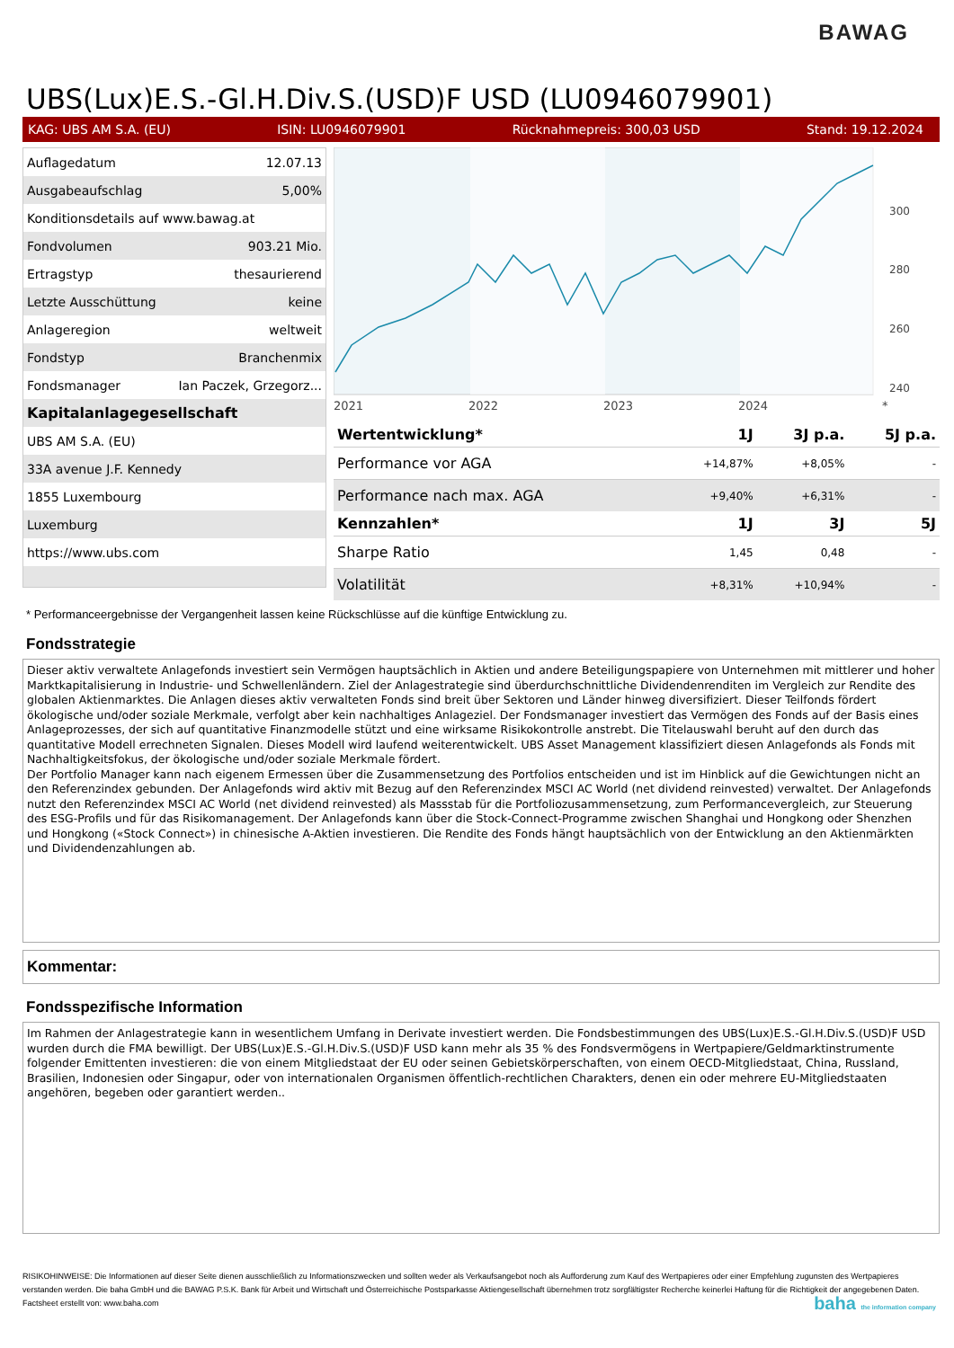BAWAG
UBS(Lux)E.S.-Gl.H.Div.S.(USD)F USD (LU0946079901)
KAG: UBS AM S.A. (EU) ISIN: LU0946079901 Rücknahmepreis: 300,03 USD Stand: 19.12.2024
| Auflagedatum | 12.07.13 |
| Ausgabeaufschlag | 5,00% |
| Konditionsdetails auf www.bawag.at | |
| Fondvolumen | 903.21 Mio. |
| Ertragstyp | thesaurierend |
| Letzte Ausschüttung | keine |
| Anlageregion | weltweit |
| Fondstyp | Branchenmix |
| Fondsmanager | Ian Paczek, Grzegorz... |
| Kapitalanlagegesellschaft | |
| UBS AM S.A. (EU) | |
| 33A avenue J.F. Kennedy | |
| 1855 Luxembourg | |
| Luxemburg | |
| https://www.ubs.com | |
300
280
260
240
2021
2022
2023
2024
*
| Wertentwicklung* | 1J | 3J p.a. | 5J p.a. |
| --- | --- | --- | --- |
| Performance vor AGA | +14,87% | +8,05% | - |
| Performance nach max. AGA | +9,40% | +6,31% | - |
| Kennzahlen* | 1J | 3J | 5J |
| Sharpe Ratio | 1,45 | 0,48 | - |
| Volatilität | +8,31% | +10,94% | - |
* Performanceergebnisse der Vergangenheit lassen keine Rückschlüsse auf die künftige Entwicklung zu.
Fondsstrategie
Dieser aktiv verwaltete Anlagefonds investiert sein Vermögen hauptsächlich in Aktien und andere Beteiligungspapiere von Unternehmen mit mittlerer und hoher Marktkapitalisierung in Industrie- und Schwellenländern. Ziel der Anlagestrategie sind überdurchschnittliche Dividendenrenditen im Vergleich zur Rendite des globalen Aktienmarktes. Die Anlagen dieses aktiv verwalteten Fonds sind breit über Sektoren und Länder hinweg diversifiziert. Dieser Teilfonds fördert ökologische und/oder soziale Merkmale, verfolgt aber kein nachhaltiges Anlageziel. Der Fondsmanager investiert das Vermögen des Fonds auf der Basis eines Anlageprozesses, der sich auf quantitative Finanzmodelle stützt und eine wirksame Risikokontrolle anstrebt. Die Titelauswahl beruht auf den durch das quantitative Modell errechneten Signalen. Dieses Modell wird laufend weiterentwickelt. UBS Asset Management klassifiziert diesen Anlagefonds als Fonds mit Nachhaltigkeitsfokus, der ökologische und/oder soziale Merkmale fördert.
Der Portfolio Manager kann nach eigenem Ermessen über die Zusammensetzung des Portfolios entscheiden und ist im Hinblick auf die Gewichtungen nicht an den Referenzindex gebunden. Der Anlagefonds wird aktiv mit Bezug auf den Referenzindex MSCI AC World (net dividend reinvested) verwaltet. Der Anlagefonds nutzt den Referenzindex MSCI AC World (net dividend reinvested) als Massstab für die Portfoliozusammensetzung, zum Performancevergleich, zur Steuerung des ESG-Profils und für das Risikomanagement. Der Anlagefonds kann über die Stock-Connect-Programme zwischen Shanghai und Hongkong oder Shenzhen und Hongkong («Stock Connect») in chinesische A-Aktien investieren. Die Rendite des Fonds hängt hauptsächlich von der Entwicklung an den Aktienmärkten und Dividendenzahlungen ab.
Kommentar:
Fondsspezifische Information
Im Rahmen der Anlagestrategie kann in wesentlichem Umfang in Derivate investiert werden. Die Fondsbestimmungen des UBS(Lux)E.S.-Gl.H.Div.S.(USD)F USD wurden durch die FMA bewilligt. Der UBS(Lux)E.S.-Gl.H.Div.S.(USD)F USD kann mehr als 35 % des Fondsvermögens in Wertpapiere/Geldmarktinstrumente folgender Emittenten investieren: die von einem Mitgliedstaat der EU oder seinen Gebietskörperschaften, von einem OECD-Mitgliedstaat, China, Russland, Brasilien, Indonesien oder Singapur, oder von internationalen Organismen öffentlich-rechtlichen Charakters, denen ein oder mehrere EU-Mitgliedstaaten angehören, begeben oder garantiert werden..
RISIKOHINWEISE: Die Informationen auf dieser Seite dienen ausschließlich zu Informationszwecken und sollten weder als Verkaufsangebot noch als Aufforderung zum Kauf des Wertpapieres oder einer Empfehlung zugunsten des Wertpapieres verstanden werden. Die baha GmbH und die BAWAG P.S.K. Bank für Arbeit und Wirtschaft und Österreichische Postsparkasse Aktiengesellschaft übernehmen trotz sorgfältigster Recherche keinerlei Haftung für die Richtigkeit der angegebenen Daten.
Factsheet erstellt von: www.baha.com baha the information company